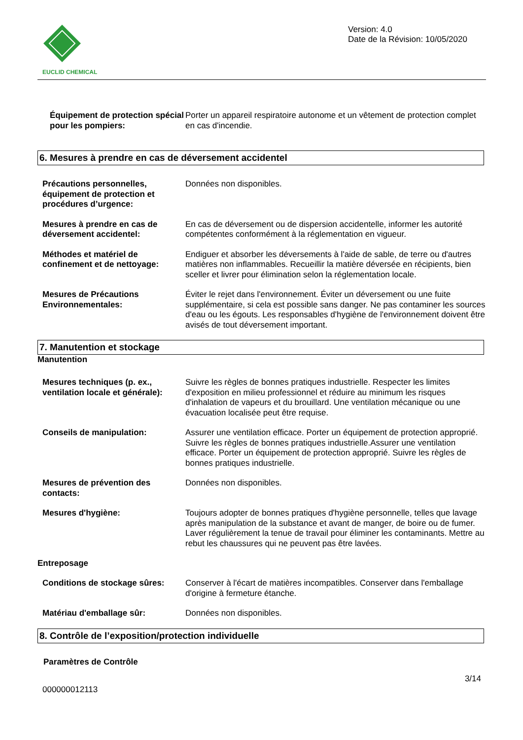EUCLID CHEMICAL
Version: 4.0
Date de la Révision: 10/05/2020
Équipement de protection spécial pour les pompiers:
Porter un appareil respiratoire autonome et un vêtement de protection complet en cas d'incendie.
6. Mesures à prendre en cas de déversement accidentel
Précautions personnelles, équipement de protection et procédures d’urgence:
Données non disponibles.
Mesures à prendre en cas de déversement accidentel:
En cas de déversement ou de dispersion accidentelle, informer les autorité compétentes conformément à la réglementation en vigueur.
Méthodes et matériel de confinement et de nettoyage:
Endiguer et absorber les déversements à l'aide de sable, de terre ou d'autres matières non inflammables. Recueillir la matière déversée en récipients, bien sceller et livrer pour élimination selon la réglementation locale.
Mesures de Précautions Environnementales:
Éviter le rejet dans l'environnement. Éviter un déversement ou une fuite supplémentaire, si cela est possible sans danger. Ne pas contaminer les sources d'eau ou les égouts. Les responsables d'hygiène de l'environnement doivent être avisés de tout déversement important.
7. Manutention et stockage
Manutention
Mesures techniques (p. ex., ventilation locale et générale):
Suivre les règles de bonnes pratiques industrielle. Respecter les limites d'exposition en milieu professionnel et réduire au minimum les risques d'inhalation de vapeurs et du brouillard. Une ventilation mécanique ou une évacuation localisée peut être requise.
Conseils de manipulation: Assurer une ventilation efficace. Porter un équipement de protection approprié. Suivre les règles de bonnes pratiques industrielle.Assurer une ventilation efficace. Porter un équipement de protection approprié. Suivre les règles de bonnes pratiques industrielle.
Mesures de prévention des contacts:
Données non disponibles.
Mesures d'hygiène: Toujours adopter de bonnes pratiques d'hygiène personnelle, telles que lavage après manipulation de la substance et avant de manger, de boire ou de fumer. Laver régulièrement la tenue de travail pour éliminer les contaminants. Mettre au rebut les chaussures qui ne peuvent pas être lavées.
Entreposage
Conditions de stockage sûres:
Conserver à l'écart de matières incompatibles. Conserver dans l'emballage d'origine à fermeture étanche.
Matériau d'emballage sûr: Données non disponibles.
8. Contrôle de l’exposition/protection individuelle
Paramètres de Contrôle
000000012113
3/14